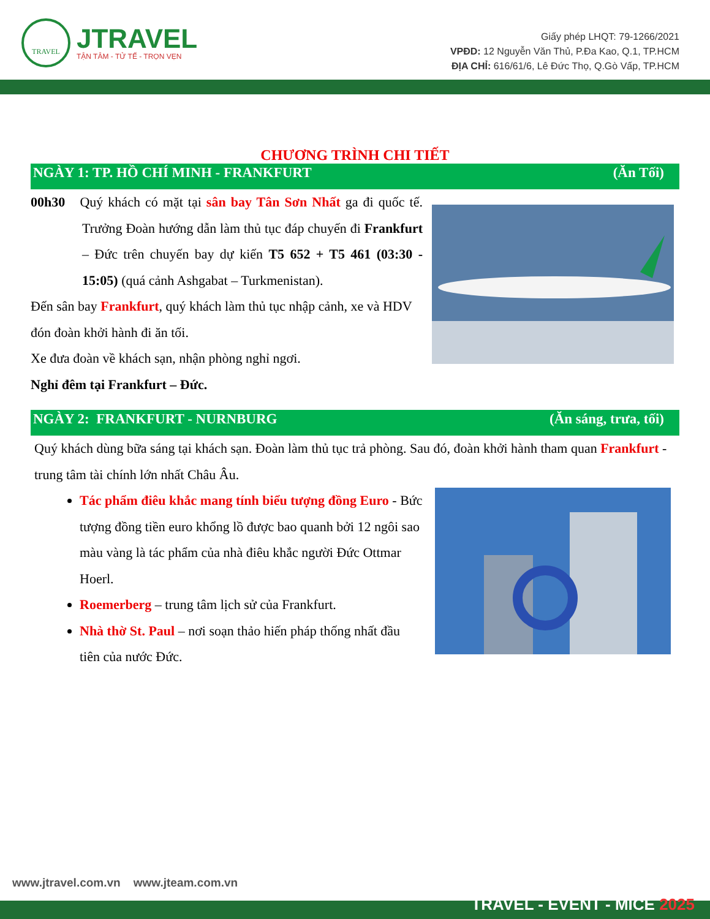TRAVEL
JTRAVEL
TẬN TÂM - TỬ TẾ - TRỌN VẸN
Giấy phép LHQT: 79-1266/2021
VPĐD: 12 Nguyễn Văn Thủ, P.Đa Kao, Q.1, TP.HCM
ĐỊA CHỈ: 616/61/6, Lê Đức Thọ, Q.Gò Vấp, TP.HCM
CHƯƠNG TRÌNH CHI TIẾT
NGÀY 1: TP. HỒ CHÍ MINH - FRANKFURT (Ăn Tối)
00h30 Quý khách có mặt tại sân bay Tân Sơn Nhất ga đi quốc tế. Trưởng Đoàn hướng dẫn làm thủ tục đáp chuyến đi Frankfurt – Đức trên chuyến bay dự kiến T5 652 + T5 461 (03:30 - 15:05) (quá cảnh Ashgabat – Turkmenistan).
Đến sân bay Frankfurt, quý khách làm thủ tục nhập cảnh, xe và HDV đón đoàn khởi hành đi ăn tối.
Xe đưa đoàn về khách sạn, nhận phòng nghỉ ngơi.
Nghỉ đêm tại Frankfurt – Đức.
NGÀY 2: FRANKFURT - NURNBURG (Ăn sáng, trưa, tối)
Quý khách dùng bữa sáng tại khách sạn. Đoàn làm thủ tục trả phòng. Sau đó, đoàn khởi hành tham quan Frankfurt - trung tâm tài chính lớn nhất Châu Âu.
Tác phẩm điêu khắc mang tính biểu tượng đồng Euro - Bức tượng đồng tiền euro khổng lồ được bao quanh bởi 12 ngôi sao màu vàng là tác phẩm của nhà điêu khắc người Đức Ottmar Hoerl.
Roemerberg – trung tâm lịch sử của Frankfurt.
Nhà thờ St. Paul – nơi soạn thảo hiến pháp thống nhất đầu tiên của nước Đức.
www.jtravel.com.vn www.jteam.com.vn
TRAVEL - EVENT - MICE 2025